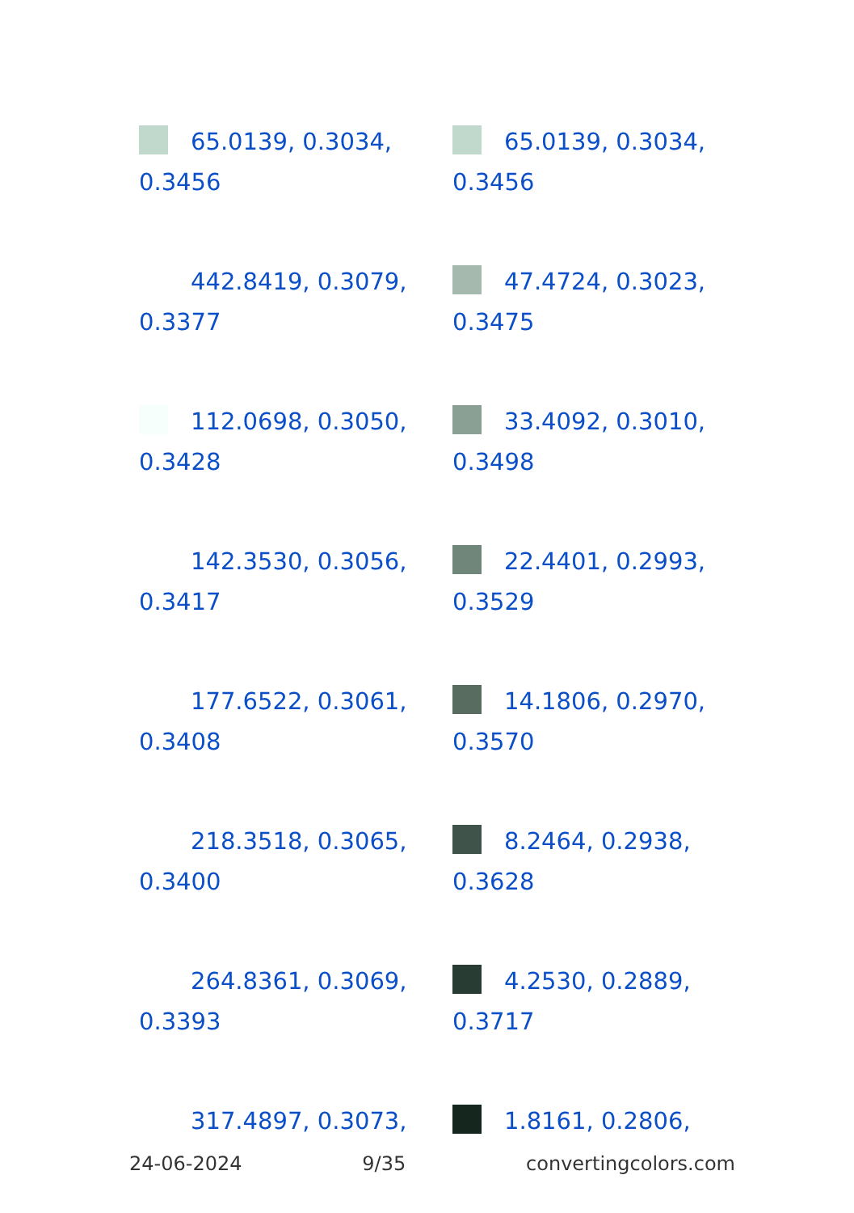65.0139, 0.3034, 0.3456
65.0139, 0.3034, 0.3456
442.8419, 0.3079, 0.3377
47.4724, 0.3023, 0.3475
112.0698, 0.3050, 0.3428
33.4092, 0.3010, 0.3498
142.3530, 0.3056, 0.3417
22.4401, 0.2993, 0.3529
177.6522, 0.3061, 0.3408
14.1806, 0.2970, 0.3570
218.3518, 0.3065, 0.3400
8.2464, 0.2938, 0.3628
264.8361, 0.3069, 0.3393
4.2530, 0.2889, 0.3717
317.4897, 0.3073,
1.8161, 0.2806,
24-06-2024 9/35 convertingcolors.com